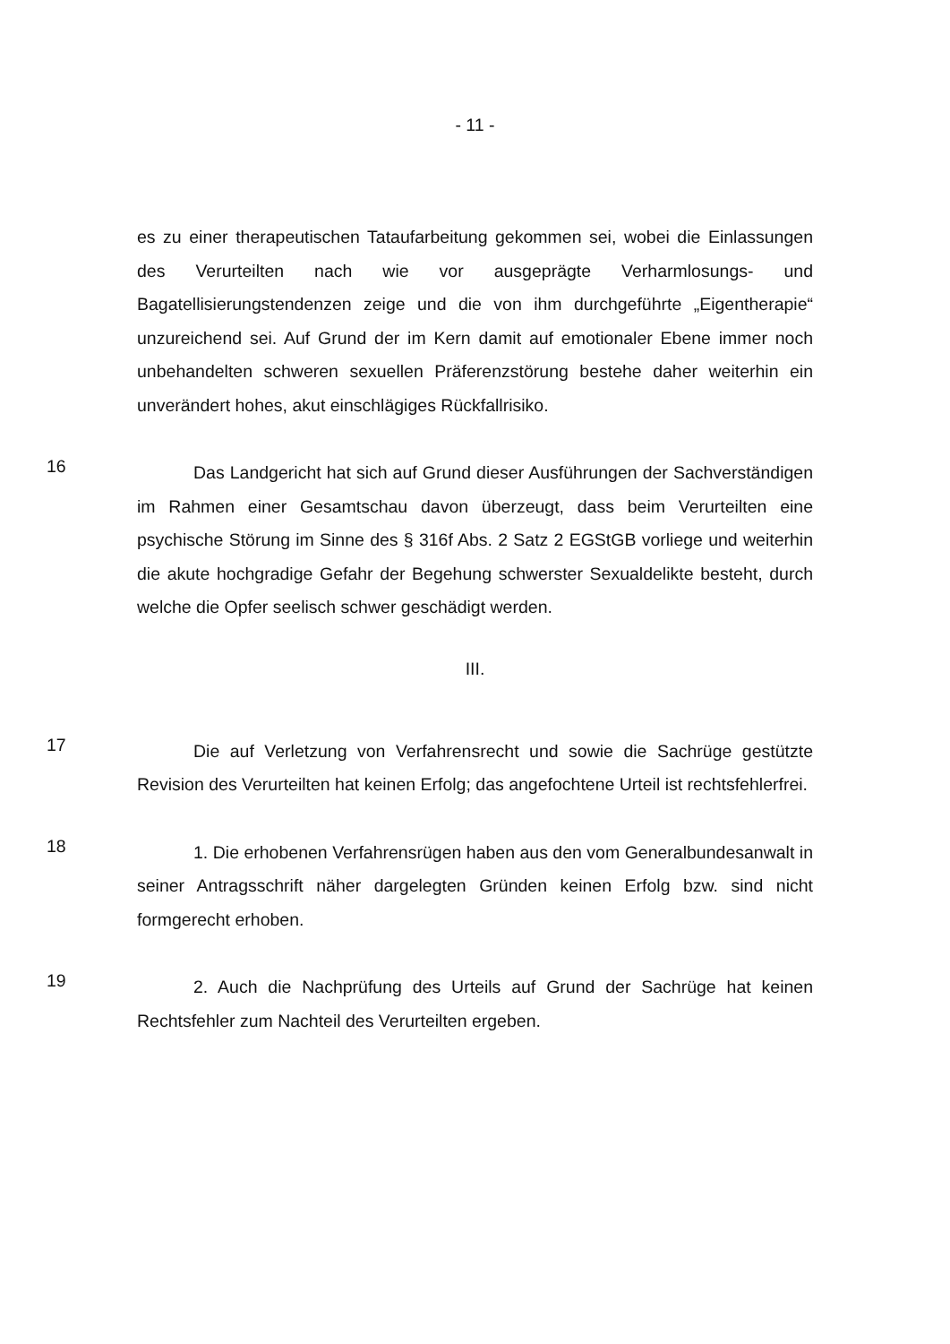- 11 -
es zu einer therapeutischen Tataufarbeitung gekommen sei, wobei die Einlassungen des Verurteilten nach wie vor ausgeprägte Verharmlosungs- und Bagatellisierungstendenzen zeige und die von ihm durchgeführte „Eigentherapie“ unzureichend sei. Auf Grund der im Kern damit auf emotionaler Ebene immer noch unbehandelten schweren sexuellen Präferenzstörung bestehe daher weiterhin ein unverändert hohes, akut einschlägiges Rückfallrisiko.
16
Das Landgericht hat sich auf Grund dieser Ausführungen der Sachverständigen im Rahmen einer Gesamtschau davon überzeugt, dass beim Verurteilten eine psychische Störung im Sinne des § 316f Abs. 2 Satz 2 EGStGB vorliege und weiterhin die akute hochgradige Gefahr der Begehung schwerster Sexualdelikte besteht, durch welche die Opfer seelisch schwer geschädigt werden.
III.
17
Die auf Verletzung von Verfahrensrecht und sowie die Sachrüge gestützte Revision des Verurteilten hat keinen Erfolg; das angefochtene Urteil ist rechtsfehlerfrei.
18
1. Die erhobenen Verfahrensrügen haben aus den vom Generalbundesanwalt in seiner Antragsschrift näher dargelegten Gründen keinen Erfolg bzw. sind nicht formgerecht erhoben.
19
2. Auch die Nachprüfung des Urteils auf Grund der Sachrüge hat keinen Rechtsfehler zum Nachteil des Verurteilten ergeben.